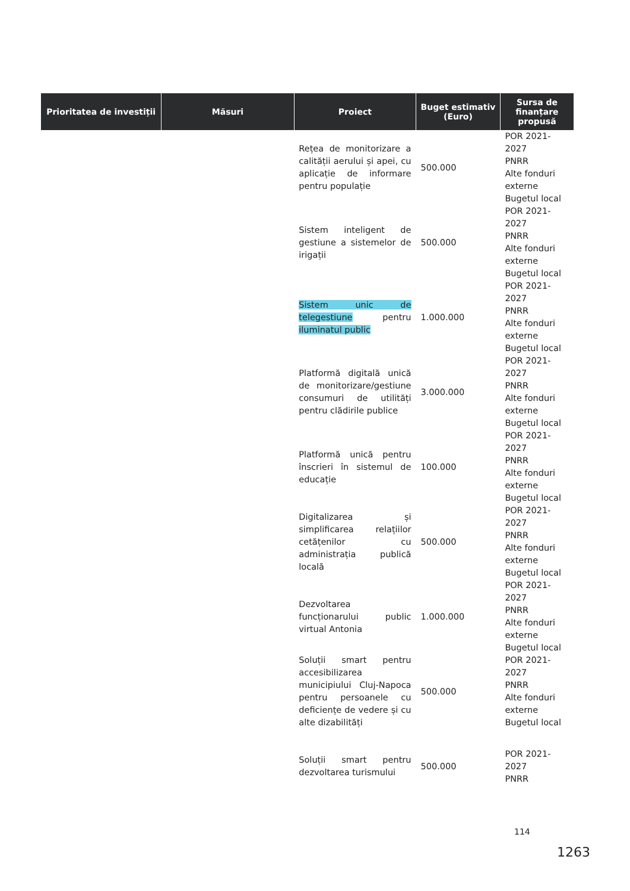| Prioritatea de investiții | Măsuri | Proiect | Buget estimativ (Euro) | Sursa de finanțare propusă |
| --- | --- | --- | --- | --- |
| | | Rețea de monitorizare a calității aerului și apei, cu aplicație de informare pentru populație | 500.000 | POR 2021-2027 PNRR Alte fonduri externe Bugetul local |
| | | Sistem inteligent de gestiune a sistemelor de irigații | 500.000 | POR 2021-2027 PNRR Alte fonduri externe Bugetul local |
| | | Sistem unic de telegestiune pentru iluminatul public | 1.000.000 | POR 2021-2027 PNRR Alte fonduri externe Bugetul local |
| | | Platformă digitală unică de monitorizare/gestiune consumuri de utilități pentru clădirile publice | 3.000.000 | POR 2021-2027 PNRR Alte fonduri externe Bugetul local |
| | | Platformă unică pentru înscrieri în sistemul de educație | 100.000 | POR 2021-2027 PNRR Alte fonduri externe Bugetul local |
| | | Digitalizarea și simplificarea relațiilor cetățenilor cu administrația publică locală | 500.000 | POR 2021-2027 PNRR Alte fonduri externe Bugetul local |
| | | Dezvoltarea funcționarului public virtual Antonia | 1.000.000 | POR 2021-2027 PNRR Alte fonduri externe Bugetul local |
| | | Soluții smart pentru accesibilizarea municipiului Cluj-Napoca pentru persoanele cu deficiențe de vedere și cu alte dizabilități | 500.000 | POR 2021-2027 PNRR Alte fonduri externe Bugetul local |
| | | Soluții smart pentru dezvoltarea turismului | 500.000 | POR 2021-2027 PNRR |
114
1263